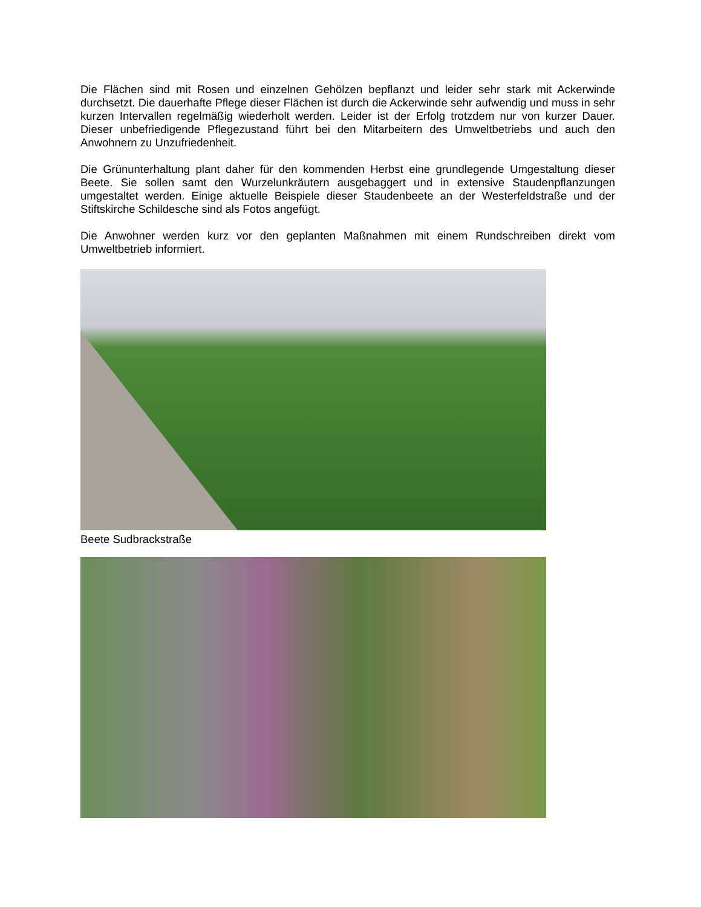Die Flächen sind mit Rosen und einzelnen Gehölzen bepflanzt und leider sehr stark mit Ackerwinde durchsetzt. Die dauerhafte Pflege dieser Flächen ist durch die Ackerwinde sehr aufwendig und muss in sehr kurzen Intervallen regelmäßig wiederholt werden. Leider ist der Erfolg trotzdem nur von kurzer Dauer. Dieser unbefriedigende Pflegezustand führt bei den Mitarbeitern des Umweltbetriebs und auch den Anwohnern zu Unzufriedenheit.
Die Grünunterhaltung plant daher für den kommenden Herbst eine grundlegende Umgestaltung dieser Beete. Sie sollen samt den Wurzelunkräutern ausgebaggert und in extensive Staudenpflanzungen umgestaltet werden. Einige aktuelle Beispiele dieser Staudenbeete an der Westerfeldstraße und der Stiftskirche Schildesche sind als Fotos angefügt.
Die Anwohner werden kurz vor den geplanten Maßnahmen mit einem Rundschreiben direkt vom Umweltbetrieb informiert.
Beete Sudbrackstraße